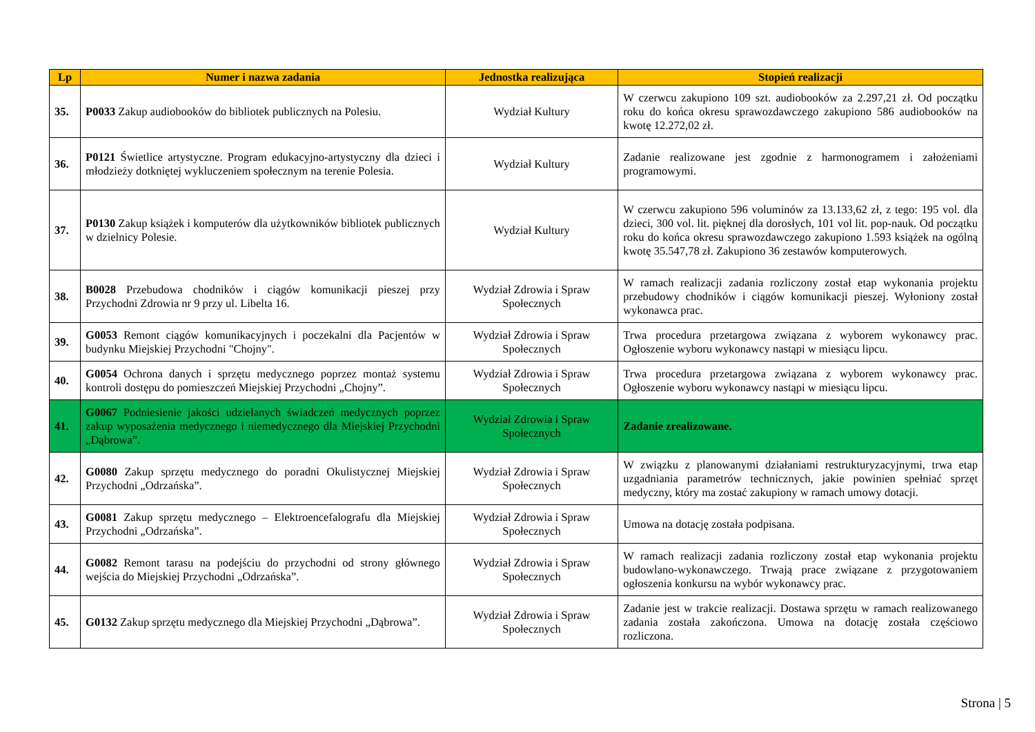| Lp | Numer i nazwa zadania | Jednostka realizująca | Stopień realizacji |
| --- | --- | --- | --- |
| 35. | P0033 Zakup audiobooków do bibliotek publicznych na Polesiu. | Wydział Kultury | W czerwcu zakupiono 109 szt. audiobooków za 2.297,21 zł. Od początku roku do końca okresu sprawozdawczego zakupiono 586 audiobooków na kwotę 12.272,02 zł. |
| 36. | P0121 Świetlice artystyczne. Program edukacyjno-artystyczny dla dzieci i młodzieży dotkniętej wykluczeniem społecznym na terenie Polesia. | Wydział Kultury | Zadanie realizowane jest zgodnie z harmonogramem i założeniami programowymi. |
| 37. | P0130 Zakup książek i komputerów dla użytkowników bibliotek publicznych w dzielnicy Polesie. | Wydział Kultury | W czerwcu zakupiono 596 voluminów za 13.133,62 zł, z tego: 195 vol. dla dzieci, 300 vol. lit. pięknej dla dorosłych, 101 vol lit. pop-nauk. Od początku roku do końca okresu sprawozdawczego zakupiono 1.593 książek na ogólną kwotę 35.547,78 zł. Zakupiono 36 zestawów komputerowych. |
| 38. | B0028 Przebudowa chodników i ciągów komunikacji pieszej przy Przychodni Zdrowia nr 9 przy ul. Libelta 16. | Wydział Zdrowia i Spraw Społecznych | W ramach realizacji zadania rozliczony został etap wykonania projektu przebudowy chodników i ciągów komunikacji pieszej. Wyłoniony został wykonawca prac. |
| 39. | G0053 Remont ciągów komunikacyjnych i poczekalni dla Pacjentów w budynku Miejskiej Przychodni "Chojny". | Wydział Zdrowia i Spraw Społecznych | Trwa procedura przetargowa związana z wyborem wykonawcy prac. Ogłoszenie wyboru wykonawcy nastąpi w miesiącu lipcu. |
| 40. | G0054 Ochrona danych i sprzętu medycznego poprzez montaż systemu kontroli dostępu do pomieszczeń Miejskiej Przychodni „Chojny”. | Wydział Zdrowia i Spraw Społecznych | Trwa procedura przetargowa związana z wyborem wykonawcy prac. Ogłoszenie wyboru wykonawcy nastąpi w miesiącu lipcu. |
| 41. | G0067 Podniesienie jakości udzielanych świadczeń medycznych poprzez zakup wyposażenia medycznego i niemedycznego dla Miejskiej Przychodni „Dąbrowa”. | Wydział Zdrowia i Spraw Społecznych | Zadanie zrealizowane. |
| 42. | G0080 Zakup sprzętu medycznego do poradni Okulistycznej Miejskiej Przychodni „Odrzańska”. | Wydział Zdrowia i Spraw Społecznych | W związku z planowanymi działaniami restrukturyzacyjnymi, trwa etap uzgadniania parametrów technicznych, jakie powinien spełniać sprzęt medyczny, który ma zostać zakupiony w ramach umowy dotacji. |
| 43. | G0081 Zakup sprzętu medycznego – Elektroencefalografu dla Miejskiej Przychodni „Odrzańska”. | Wydział Zdrowia i Spraw Społecznych | Umowa na dotację została podpisana. |
| 44. | G0082 Remont tarasu na podejściu do przychodni od strony głównego wejścia do Miejskiej Przychodni „Odrzańska”. | Wydział Zdrowia i Spraw Społecznych | W ramach realizacji zadania rozliczony został etap wykonania projektu budowlano-wykonawczego. Trwają prace związane z przygotowaniem ogłoszenia konkursu na wybór wykonawcy prac. |
| 45. | G0132 Zakup sprzętu medycznego dla Miejskiej Przychodni „Dąbrowa”. | Wydział Zdrowia i Spraw Społecznych | Zadanie jest w trakcie realizacji. Dostawa sprzętu w ramach realizowanego zadania została zakończona. Umowa na dotację została częściowo rozliczona. |
Strona | 5